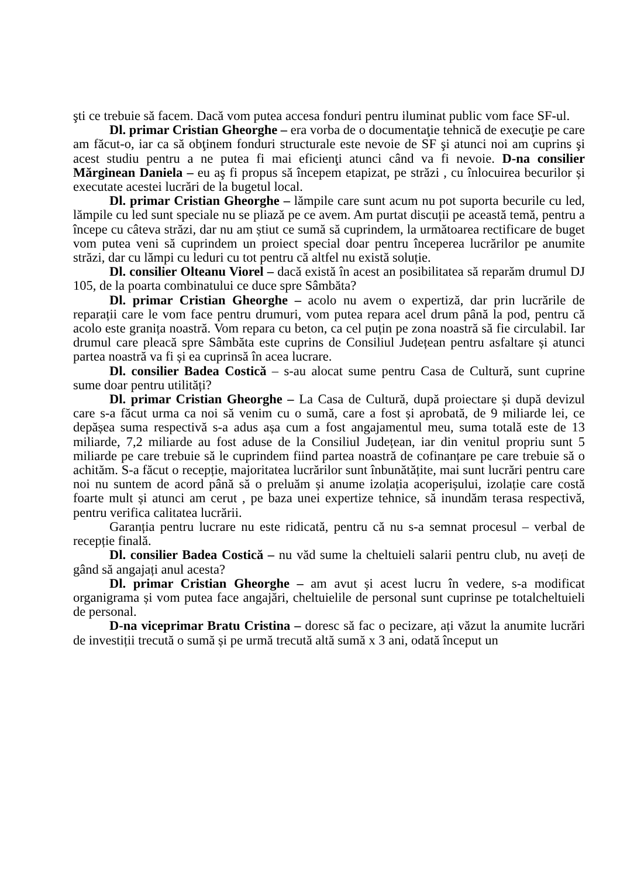şti ce trebuie să facem. Dacă vom putea accesa fonduri pentru iluminat public vom face SF-ul.
Dl. primar Cristian Gheorghe – era vorba de o documentaţie tehnică de execuţie pe care am făcut-o, iar ca să obţinem fonduri structurale este nevoie de SF şi atunci noi am cuprins şi acest studiu pentru a ne putea fi mai eficienţi atunci când va fi nevoie. D-na consilier Mărginean Daniela – eu aş fi propus să începem etapizat, pe străzi , cu înlocuirea becurilor și executate acestei lucrări de la bugetul local.
Dl. primar Cristian Gheorghe – lămpile care sunt acum nu pot suporta becurile cu led, lămpile cu led sunt speciale nu se pliază pe ce avem. Am purtat discuții pe această temă, pentru a începe cu câteva străzi, dar nu am știut ce sumă să cuprindem, la următoarea rectificare de buget vom putea veni să cuprindem un proiect special doar pentru începerea lucrărilor pe anumite străzi, dar cu lămpi cu leduri cu tot pentru că altfel nu există soluție.
Dl. consilier Olteanu Viorel – dacă există în acest an posibilitatea să reparăm drumul DJ 105, de la poarta combinatului ce duce spre Sâmbăta?
Dl. primar Cristian Gheorghe – acolo nu avem o expertiză, dar prin lucrările de reparații care le vom face pentru drumuri, vom putea repara acel drum până la pod, pentru că acolo este granița noastră. Vom repara cu beton, ca cel puțin pe zona noastră să fie circulabil. Iar drumul care pleacă spre Sâmbăta este cuprins de Consiliul Județean pentru asfaltare și atunci partea noastră va fi și ea cuprinsă în acea lucrare.
Dl. consilier Badea Costică – s-au alocat sume pentru Casa de Cultură, sunt cuprine sume doar pentru utilități?
Dl. primar Cristian Gheorghe – La Casa de Cultură, după proiectare și după devizul care s-a făcut urma ca noi să venim cu o sumă, care a fost și aprobată, de 9 miliarde lei, ce depășea suma respectivă s-a adus așa cum a fost angajamentul meu, suma totală este de 13 miliarde, 7,2 miliarde au fost aduse de la Consiliul Județean, iar din venitul propriu sunt 5 miliarde pe care trebuie să le cuprindem fiind partea noastră de cofinanțare pe care trebuie să o achităm. S-a făcut o recepție, majoritatea lucrărilor sunt înbunătățite, mai sunt lucrări pentru care noi nu suntem de acord până să o preluăm și anume izolația acoperișului, izolație care costă foarte mult și atunci am cerut , pe baza unei expertize tehnice, să inundăm terasa respectivă, pentru verifica calitatea lucrării.
Garanția pentru lucrare nu este ridicată, pentru că nu s-a semnat procesul – verbal de recepție finală.
Dl. consilier Badea Costică – nu văd sume la cheltuieli salarii pentru club, nu aveți de gând să angajați anul acesta?
Dl. primar Cristian Gheorghe – am avut și acest lucru în vedere, s-a modificat organigrama și vom putea face angajări, cheltuielile de personal sunt cuprinse pe totalcheltuieli de personal.
D-na viceprimar Bratu Cristina – doresc să fac o pecizare, ați văzut la anumite lucrări de investiții trecută o sumă și pe urmă trecută altă sumă x 3 ani, odată început un